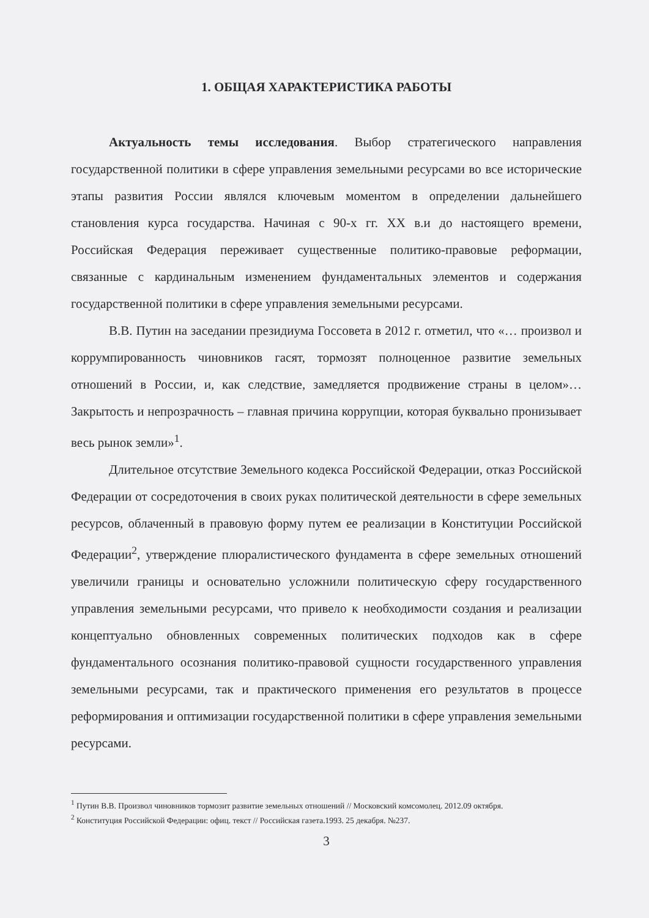1. ОБЩАЯ ХАРАКТЕРИСТИКА РАБОТЫ
Актуальность темы исследования. Выбор стратегического направления государственной политики в сфере управления земельными ресурсами во все исторические этапы развития России являлся ключевым моментом в определении дальнейшего становления курса государства. Начиная с 90-х гг. XX в.и до настоящего времени, Российская Федерация переживает существенные политико-правовые реформации, связанные с кардинальным изменением фундаментальных элементов и содержания государственной политики в сфере управления земельными ресурсами.
В.В. Путин на заседании президиума Госсовета в 2012 г. отметил, что «… произвол и коррумпированность чиновников гасят, тормозят полноценное развитие земельных отношений в России, и, как следствие, замедляется продвижение страны в целом»… Закрытость и непрозрачность – главная причина коррупции, которая буквально пронизывает весь рынок земли»<sup>1</sup>.
Длительное отсутствие Земельного кодекса Российской Федерации, отказ Российской Федерации от сосредоточения в своих руках политической деятельности в сфере земельных ресурсов, облаченный в правовую форму путем ее реализации в Конституции Российской Федерации<sup>2</sup>, утверждение плюралистического фундамента в сфере земельных отношений увеличили границы и основательно усложнили политическую сферу государственного управления земельными ресурсами, что привело к необходимости создания и реализации концептуально обновленных современных политических подходов как в сфере фундаментального осознания политико-правовой сущности государственного управления земельными ресурсами, так и практического применения его результатов в процессе реформирования и оптимизации государственной политики в сфере управления земельными ресурсами.
<sup>1</sup> Путин В.В. Произвол чиновников тормозит развитие земельных отношений // Московский комсомолец. 2012.09 октября.
<sup>2</sup> Конституция Российской Федерации: офиц. текст // Российская газета.1993. 25 декабря. №237.
3